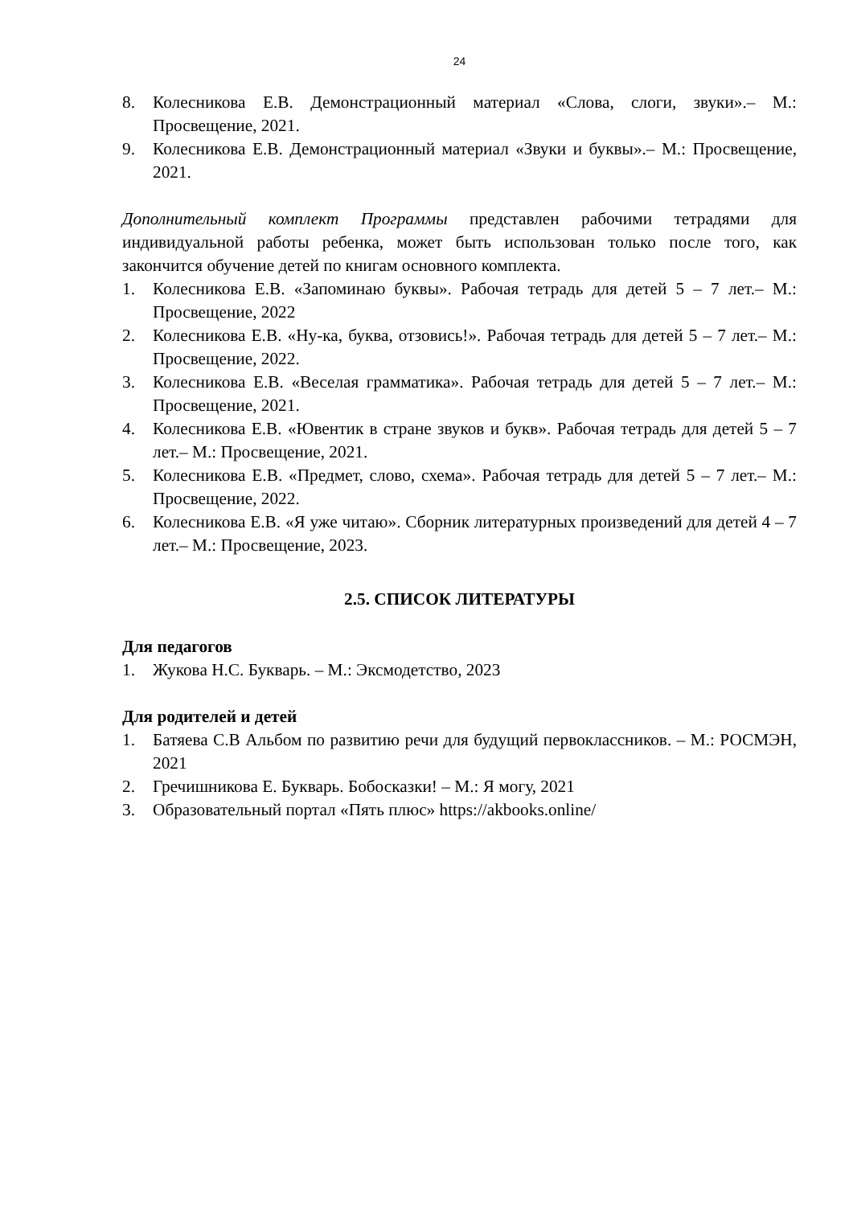24
8. Колесникова Е.В. Демонстрационный материал «Слова, слоги, звуки».– М.: Просвещение, 2021.
9. Колесникова Е.В. Демонстрационный материал «Звуки и буквы».– М.: Просвещение, 2021.
Дополнительный комплект Программы представлен рабочими тетрадями для индивидуальной работы ребенка, может быть использован только после того, как закончится обучение детей по книгам основного комплекта.
1. Колесникова Е.В. «Запоминаю буквы». Рабочая тетрадь для детей 5 – 7 лет.– М.: Просвещение, 2022
2. Колесникова Е.В. «Ну-ка, буква, отзовись!». Рабочая тетрадь для детей 5 – 7 лет.– М.: Просвещение, 2022.
3. Колесникова Е.В. «Веселая грамматика». Рабочая тетрадь для детей 5 – 7 лет.– М.: Просвещение, 2021.
4. Колесникова Е.В. «Ювентик в стране звуков и букв». Рабочая тетрадь для детей 5 – 7 лет.– М.: Просвещение, 2021.
5. Колесникова Е.В. «Предмет, слово, схема». Рабочая тетрадь для детей 5 – 7 лет.– М.: Просвещение, 2022.
6. Колесникова Е.В. «Я уже читаю». Сборник литературных произведений для детей 4 – 7 лет.– М.: Просвещение, 2023.
2.5. СПИСОК ЛИТЕРАТУРЫ
Для педагогов
1. Жукова Н.С. Букварь. – М.: Эксмодетство, 2023
Для родителей и детей
1. Батяева С.В Альбом по развитию речи для будущий первоклассников. – М.: РОСМЭН, 2021
2. Гречишникова Е. Букварь. Бобосказки! – М.: Я могу, 2021
3. Образовательный портал «Пять плюс» https://akbooks.online/